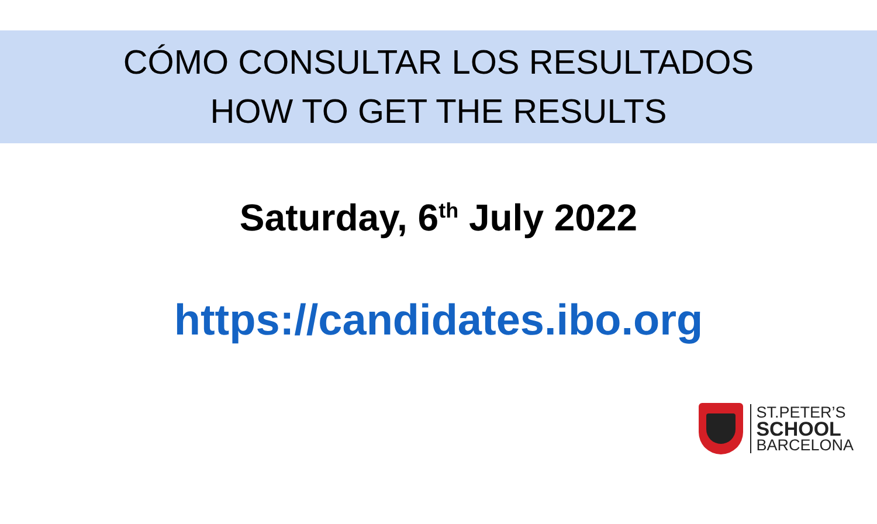CÓMO CONSULTAR LOS RESULTADOS
HOW TO GET THE RESULTS
Saturday, 6<sup>th</sup> July 2022
https://candidates.ibo.org
ST.PETER’S
SCHOOL
BARCELONA